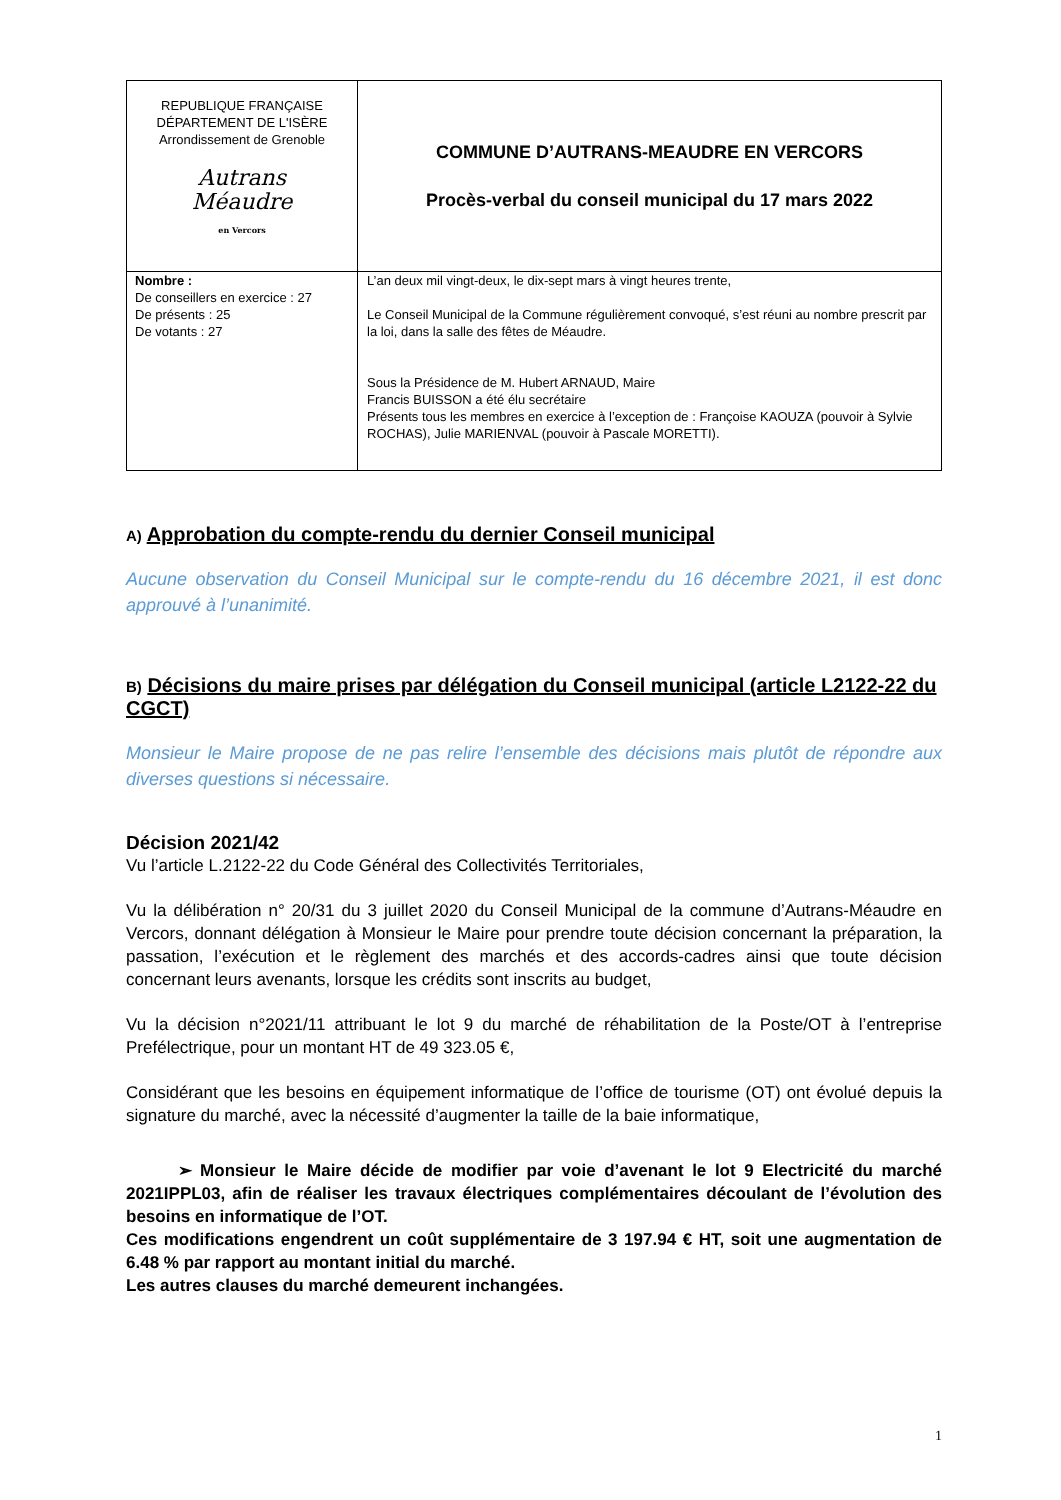| REPUBLIQUE FRANÇAISE DÉPARTEMENT DE L'ISÈRE Arrondissement de Grenoble Autrans Méaudre en Vercors | COMMUNE D’AUTRANS-MEAUDRE EN VERCORS Procès-verbal du conseil municipal du 17 mars 2022 |
| Nombre : De conseillers en exercice : 27 De présents : 25 De votants : 27 | L’an deux mil vingt-deux, le dix-sept mars à vingt heures trente, Le Conseil Municipal de la Commune régulièrement convoqué, s’est réuni au nombre prescrit par la loi, dans la salle des fêtes de Méaudre. Sous la Présidence de M. Hubert ARNAUD, Maire Francis BUISSON a été élu secrétaire Présents tous les membres en exercice à l’exception de : Françoise KAOUZA (pouvoir à Sylvie ROCHAS), Julie MARIENVAL (pouvoir à Pascale MORETTI). |
A) Approbation du compte-rendu du dernier Conseil municipal
Aucune observation du Conseil Municipal sur le compte-rendu du 16 décembre 2021, il est donc approuvé à l’unanimité.
B) Décisions du maire prises par délégation du Conseil municipal (article L2122-22 du CGCT)
Monsieur le Maire propose de ne pas relire l’ensemble des décisions mais plutôt de répondre aux diverses questions si nécessaire.
Décision 2021/42
Vu l’article L.2122-22 du Code Général des Collectivités Territoriales,
Vu la délibération n° 20/31 du 3 juillet 2020 du Conseil Municipal de la commune d’Autrans-Méaudre en Vercors, donnant délégation à Monsieur le Maire pour prendre toute décision concernant la préparation, la passation, l’exécution et le règlement des marchés et des accords-cadres ainsi que toute décision concernant leurs avenants, lorsque les crédits sont inscrits au budget,
Vu la décision n°2021/11 attribuant le lot 9 du marché de réhabilitation de la Poste/OT à l’entreprise Prefélectrique, pour un montant HT de 49 323.05 €,
Considérant que les besoins en équipement informatique de l’office de tourisme (OT) ont évolué depuis la signature du marché, avec la nécessité d’augmenter la taille de la baie informatique,
➢ Monsieur le Maire décide de modifier par voie d’avenant le lot 9 Electricité du marché 2021IPPL03, afin de réaliser les travaux électriques complémentaires découlant de l’évolution des besoins en informatique de l’OT.
Ces modifications engendrent un coût supplémentaire de 3 197.94 € HT, soit une augmentation de 6.48 % par rapport au montant initial du marché.
Les autres clauses du marché demeurent inchangées.
1